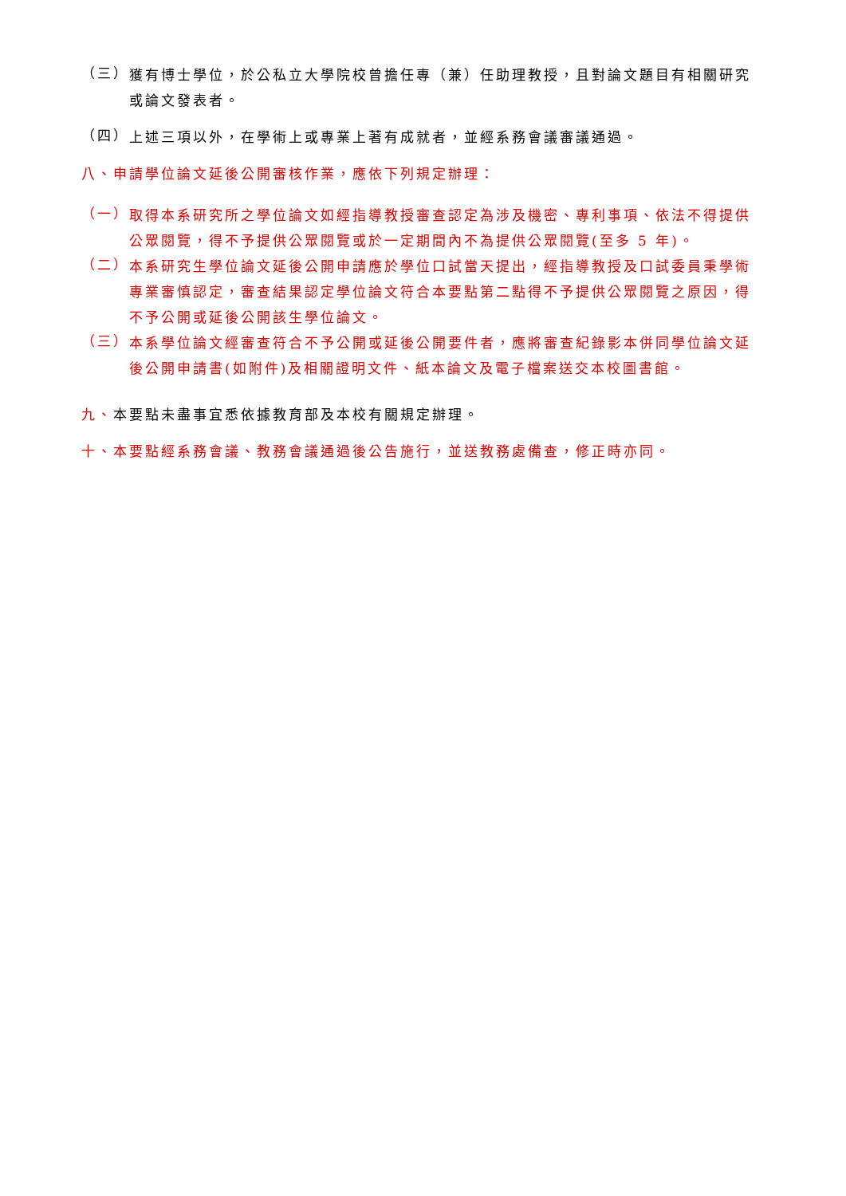（三）
獲有博士學位，於公私立大學院校曾擔任專（兼）任助理教授，且對論文題目有相關研究或論文發表者。
（四）
上述三項以外，在學術上或專業上著有成就者，並經系務會議審議通過。
八、申請學位論文延後公開審核作業，應依下列規定辦理：
（一）
取得本系研究所之學位論文如經指導教授審查認定為涉及機密、專利事項、依法不得提供公眾閱覽，得不予提供公眾閱覽或於一定期間內不為提供公眾閱覽(至多 5 年)。
（二）
本系研究生學位論文延後公開申請應於學位口試當天提出，經指導教授及口試委員秉學術專業審慎認定，審查結果認定學位論文符合本要點第二點得不予提供公眾閱覽之原因，得不予公開或延後公開該生學位論文。
（三）
本系學位論文經審查符合不予公開或延後公開要件者，應將審查紀錄影本併同學位論文延後公開申請書(如附件)及相關證明文件、紙本論文及電子檔案送交本校圖書館。
九、本要點未盡事宜悉依據教育部及本校有關規定辦理。
十、本要點經系務會議、教務會議通過後公告施行，並送教務處備查，修正時亦同。